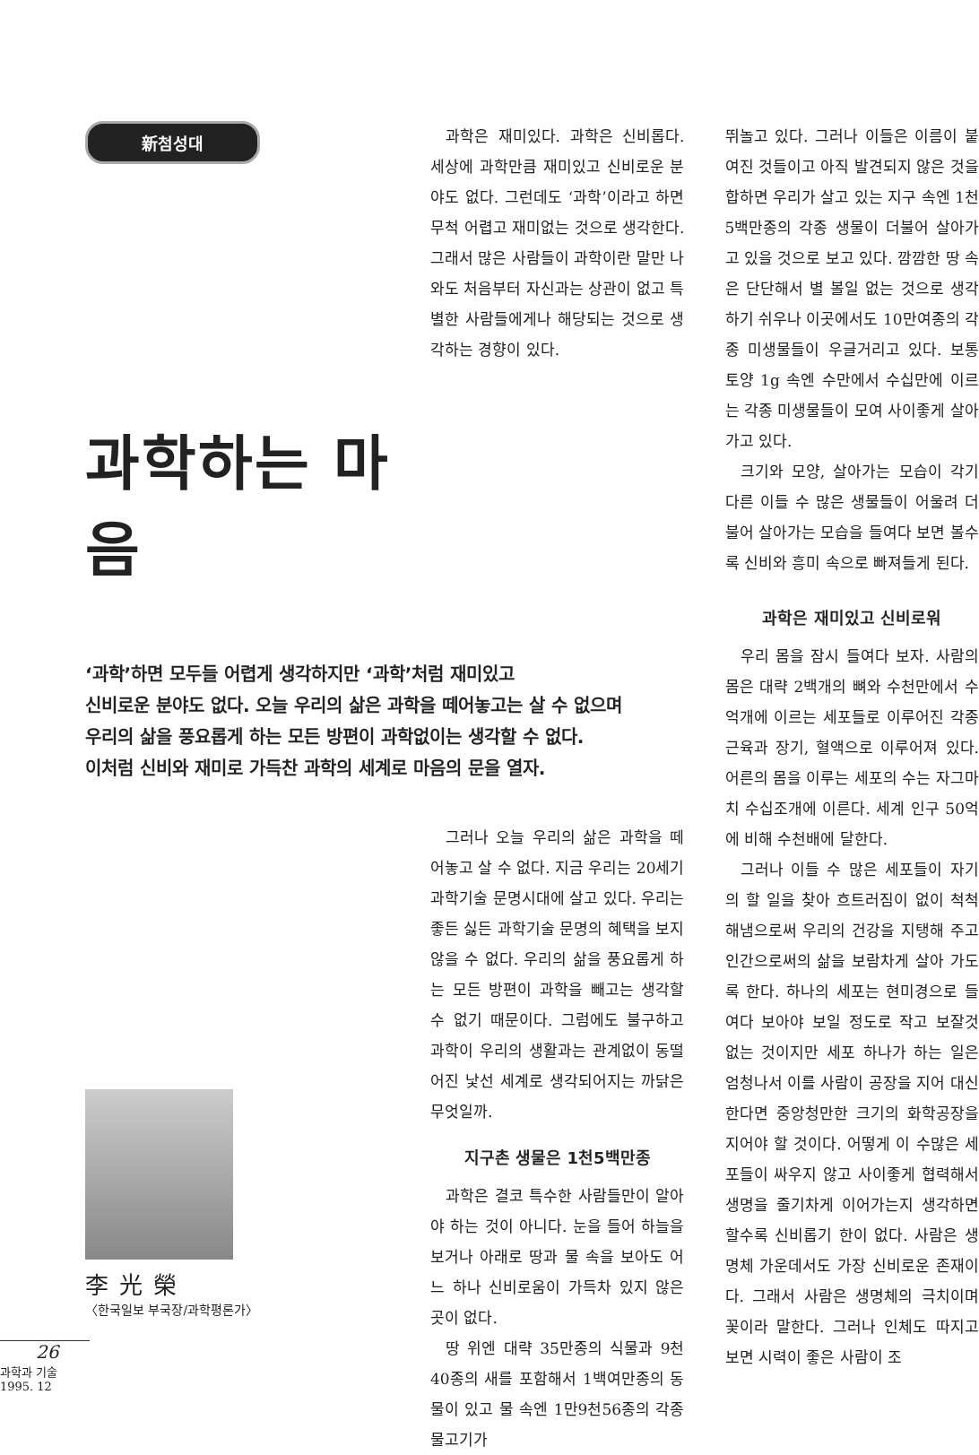新첨성대
과학하는 마음
‘과학’하면 모두들 어렵게 생각하지만 ‘과학’처럼 재미있고
신비로운 분야도 없다. 오늘 우리의 삶은 과학을 떼어놓고는 살 수 없으며
우리의 삶을 풍요롭게 하는 모든 방편이 과학없이는 생각할 수 없다.
이처럼 신비와 재미로 가득찬 과학의 세계로 마음의 문을 열자.
李光榮
〈한국일보 부국장/과학평론가〉
26
과학과 기술 1995. 12
과학은 재미있다. 과학은 신비롭다. 세상에 과학만큼 재미있고 신비로운 분야도 없다. 그런데도 ‘과학’이라고 하면 무척 어렵고 재미없는 것으로 생각한다. 그래서 많은 사람들이 과학이란 말만 나와도 처음부터 자신과는 상관이 없고 특별한 사람들에게나 해당되는 것으로 생각하는 경향이 있다.
그러나 오늘 우리의 삶은 과학을 떼어놓고 살 수 없다. 지금 우리는 20세기 과학기술 문명시대에 살고 있다. 우리는 좋든 싫든 과학기술 문명의 혜택을 보지 않을 수 없다. 우리의 삶을 풍요롭게 하는 모든 방편이 과학을 빼고는 생각할 수 없기 때문이다. 그럼에도 불구하고 과학이 우리의 생활과는 관계없이 동떨어진 낯선 세계로 생각되어지는 까닭은 무엇일까.
지구촌 생물은 1천5백만종
과학은 결코 특수한 사람들만이 알아야 하는 것이 아니다. 눈을 들어 하늘을 보거나 아래로 땅과 물 속을 보아도 어느 하나 신비로움이 가득차 있지 않은 곳이 없다.
땅 위엔 대략 35만종의 식물과 9천40종의 새를 포함해서 1백여만종의 동물이 있고 물 속엔 1만9천56종의 각종 물고기가
뛰놀고 있다. 그러나 이들은 이름이 붙여진 것들이고 아직 발견되지 않은 것을 합하면 우리가 살고 있는 지구 속엔 1천5백만종의 각종 생물이 더불어 살아가고 있을 것으로 보고 있다. 깜깜한 땅 속은 단단해서 별 볼일 없는 것으로 생각하기 쉬우나 이곳에서도 10만여종의 각종 미생물들이 우글거리고 있다. 보통 토양 1g 속엔 수만에서 수십만에 이르는 각종 미생물들이 모여 사이좋게 살아가고 있다.
크기와 모양, 살아가는 모습이 각기 다른 이들 수 많은 생물들이 어울려 더불어 살아가는 모습을 들여다 보면 볼수록 신비와 흥미 속으로 빠져들게 된다.
과학은 재미있고 신비로워
우리 몸을 잠시 들여다 보자. 사람의 몸은 대략 2백개의 뼈와 수천만에서 수억개에 이르는 세포들로 이루어진 각종 근육과 장기, 혈액으로 이루어져 있다. 어른의 몸을 이루는 세포의 수는 자그마치 수십조개에 이른다. 세계 인구 50억에 비해 수천배에 달한다.
그러나 이들 수 많은 세포들이 자기의 할 일을 찾아 흐트러짐이 없이 척척 해냄으로써 우리의 건강을 지탱해 주고 인간으로써의 삶을 보람차게 살아 가도록 한다. 하나의 세포는 현미경으로 들여다 보아야 보일 정도로 작고 보잘것 없는 것이지만 세포 하나가 하는 일은 엄청나서 이를 사람이 공장을 지어 대신한다면 중앙청만한 크기의 화학공장을 지어야 할 것이다. 어떻게 이 수많은 세포들이 싸우지 않고 사이좋게 협력해서 생명을 줄기차게 이어가는지 생각하면 할수록 신비롭기 한이 없다. 사람은 생명체 가운데서도 가장 신비로운 존재이다. 그래서 사람은 생명체의 극치이며 꽃이라 말한다. 그러나 인체도 따지고 보면 시력이 좋은 사람이 조